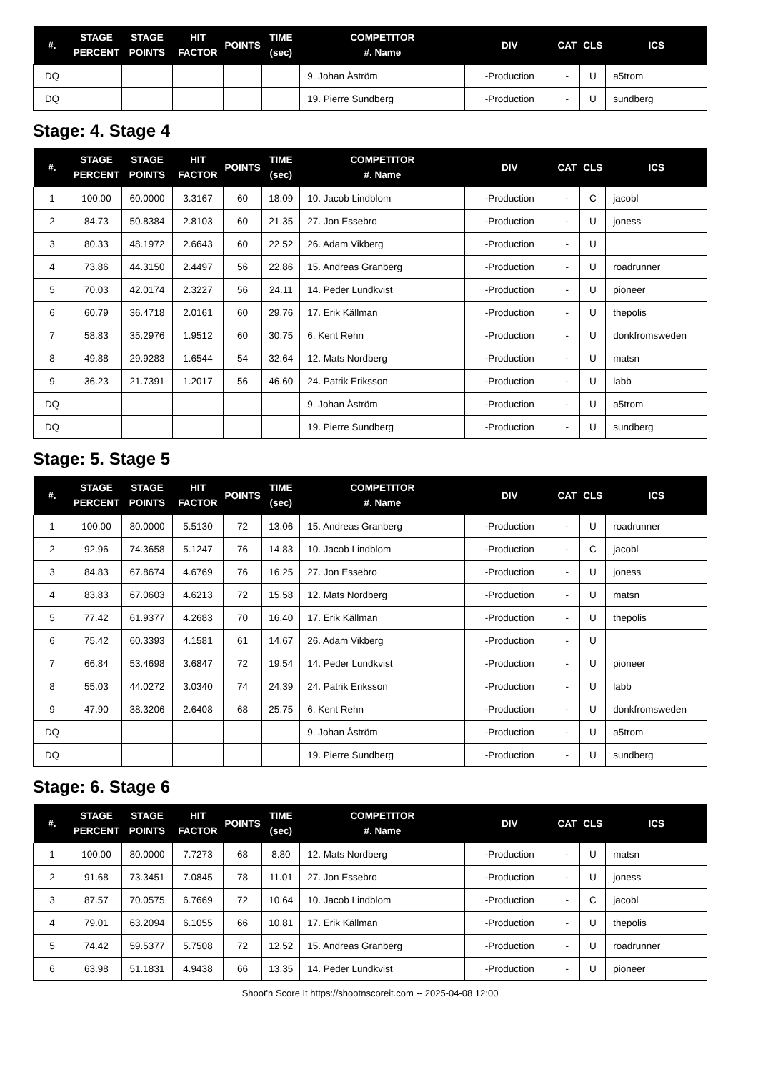| #. | STAGE PERCENT | STAGE POINTS | HIT FACTOR | POINTS | TIME (sec) | COMPETITOR #. Name | DIV | CAT | CLS | ICS |
| --- | --- | --- | --- | --- | --- | --- | --- | --- | --- | --- |
| DQ | | | | | | 9. Johan Åström | -Production | - | U | a5trom |
| DQ | | | | | | 19. Pierre Sundberg | -Production | - | U | sundberg |
Stage: 4. Stage 4
| #. | STAGE PERCENT | STAGE POINTS | HIT FACTOR | POINTS | TIME (sec) | COMPETITOR #. Name | DIV | CAT | CLS | ICS |
| --- | --- | --- | --- | --- | --- | --- | --- | --- | --- | --- |
| 1 | 100.00 | 60.0000 | 3.3167 | 60 | 18.09 | 10. Jacob Lindblom | -Production | - | C | jacobl |
| 2 | 84.73 | 50.8384 | 2.8103 | 60 | 21.35 | 27. Jon Essebro | -Production | - | U | joness |
| 3 | 80.33 | 48.1972 | 2.6643 | 60 | 22.52 | 26. Adam Vikberg | -Production | - | U | |
| 4 | 73.86 | 44.3150 | 2.4497 | 56 | 22.86 | 15. Andreas Granberg | -Production | - | U | roadrunner |
| 5 | 70.03 | 42.0174 | 2.3227 | 56 | 24.11 | 14. Peder Lundkvist | -Production | - | U | pioneer |
| 6 | 60.79 | 36.4718 | 2.0161 | 60 | 29.76 | 17. Erik Källman | -Production | - | U | thepolis |
| 7 | 58.83 | 35.2976 | 1.9512 | 60 | 30.75 | 6. Kent Rehn | -Production | - | U | donkfromsweden |
| 8 | 49.88 | 29.9283 | 1.6544 | 54 | 32.64 | 12. Mats Nordberg | -Production | - | U | matsn |
| 9 | 36.23 | 21.7391 | 1.2017 | 56 | 46.60 | 24. Patrik Eriksson | -Production | - | U | labb |
| DQ | | | | | | 9. Johan Åström | -Production | - | U | a5trom |
| DQ | | | | | | 19. Pierre Sundberg | -Production | - | U | sundberg |
Stage: 5. Stage 5
| #. | STAGE PERCENT | STAGE POINTS | HIT FACTOR | POINTS | TIME (sec) | COMPETITOR #. Name | DIV | CAT | CLS | ICS |
| --- | --- | --- | --- | --- | --- | --- | --- | --- | --- | --- |
| 1 | 100.00 | 80.0000 | 5.5130 | 72 | 13.06 | 15. Andreas Granberg | -Production | - | U | roadrunner |
| 2 | 92.96 | 74.3658 | 5.1247 | 76 | 14.83 | 10. Jacob Lindblom | -Production | - | C | jacobl |
| 3 | 84.83 | 67.8674 | 4.6769 | 76 | 16.25 | 27. Jon Essebro | -Production | - | U | joness |
| 4 | 83.83 | 67.0603 | 4.6213 | 72 | 15.58 | 12. Mats Nordberg | -Production | - | U | matsn |
| 5 | 77.42 | 61.9377 | 4.2683 | 70 | 16.40 | 17. Erik Källman | -Production | - | U | thepolis |
| 6 | 75.42 | 60.3393 | 4.1581 | 61 | 14.67 | 26. Adam Vikberg | -Production | - | U | |
| 7 | 66.84 | 53.4698 | 3.6847 | 72 | 19.54 | 14. Peder Lundkvist | -Production | - | U | pioneer |
| 8 | 55.03 | 44.0272 | 3.0340 | 74 | 24.39 | 24. Patrik Eriksson | -Production | - | U | labb |
| 9 | 47.90 | 38.3206 | 2.6408 | 68 | 25.75 | 6. Kent Rehn | -Production | - | U | donkfromsweden |
| DQ | | | | | | 9. Johan Åström | -Production | - | U | a5trom |
| DQ | | | | | | 19. Pierre Sundberg | -Production | - | U | sundberg |
Stage: 6. Stage 6
| #. | STAGE PERCENT | STAGE POINTS | HIT FACTOR | POINTS | TIME (sec) | COMPETITOR #. Name | DIV | CAT | CLS | ICS |
| --- | --- | --- | --- | --- | --- | --- | --- | --- | --- | --- |
| 1 | 100.00 | 80.0000 | 7.7273 | 68 | 8.80 | 12. Mats Nordberg | -Production | - | U | matsn |
| 2 | 91.68 | 73.3451 | 7.0845 | 78 | 11.01 | 27. Jon Essebro | -Production | - | U | joness |
| 3 | 87.57 | 70.0575 | 6.7669 | 72 | 10.64 | 10. Jacob Lindblom | -Production | - | C | jacobl |
| 4 | 79.01 | 63.2094 | 6.1055 | 66 | 10.81 | 17. Erik Källman | -Production | - | U | thepolis |
| 5 | 74.42 | 59.5377 | 5.7508 | 72 | 12.52 | 15. Andreas Granberg | -Production | - | U | roadrunner |
| 6 | 63.98 | 51.1831 | 4.9438 | 66 | 13.35 | 14. Peder Lundkvist | -Production | - | U | pioneer |
Shoot'n Score It https://shootnscoreit.com -- 2025-04-08 12:00